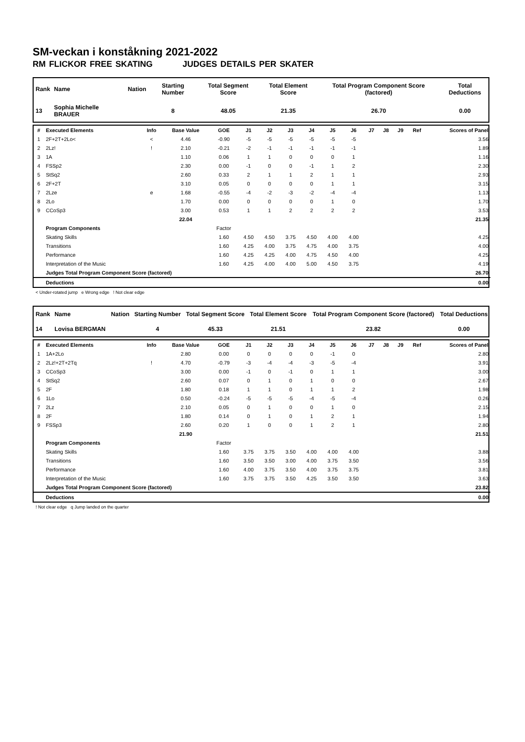SM-veckan i konståkning 2021-2022
RM FLICKOR FREE SKATING JUDGES DETAILS PER SKATER
| Rank | Name | Nation | Starting Number | Total Segment Score | Total Element Score | Total Program Component Score (factored) | Total Deductions |
| --- | --- | --- | --- | --- | --- | --- | --- |
| 13 | Sophia Michelle BRAUER | | 8 | 48.05 | 21.35 | 26.70 | 0.00 |
| # | Executed Elements | Info | Base Value | GOE | J1 | J2 | J3 | J4 | J5 | J6 | J7 | J8 | J9 | Ref | Scores of Panel |
| --- | --- | --- | --- | --- | --- | --- | --- | --- | --- | --- | --- | --- | --- | --- | --- |
| 1 | 2F+2T+2Lo< | < | 4.46 | -0.90 | -5 | -5 | -5 | -5 | -5 | -5 | | | | | 3.56 |
| 2 | 2Lz! | ! | 2.10 | -0.21 | -2 | -1 | -1 | -1 | -1 | -1 | | | | | 1.89 |
| 3 | 1A | | 1.10 | 0.06 | 1 | 1 | 0 | 0 | 0 | 1 | | | | | 1.16 |
| 4 | FSSp2 | | 2.30 | 0.00 | -1 | 0 | 0 | -1 | 1 | 2 | | | | | 2.30 |
| 5 | StSq2 | | 2.60 | 0.33 | 2 | 1 | 1 | 2 | 1 | 1 | | | | | 2.93 |
| 6 | 2F+2T | | 3.10 | 0.05 | 0 | 0 | 0 | 0 | 1 | 1 | | | | | 3.15 |
| 7 | 2Lze | e | 1.68 | -0.55 | -4 | -2 | -3 | -2 | -4 | -4 | | | | | 1.13 |
| 8 | 2Lo | | 1.70 | 0.00 | 0 | 0 | 0 | 0 | 1 | 0 | | | | | 1.70 |
| 9 | CCoSp3 | | 3.00 | 0.53 | 1 | 1 | 2 | 2 | 2 | 2 | | | | | 3.53 |
| | | | 22.04 | | | | | | | | | | | | 21.35 |
| | Program Components | | | Factor | | | | | | | | | | | |
| | Skating Skills | | | 1.60 | 4.50 | 4.50 | 3.75 | 4.50 | 4.00 | 4.00 | | | | | 4.25 |
| | Transitions | | | 1.60 | 4.25 | 4.00 | 3.75 | 4.75 | 4.00 | 3.75 | | | | | 4.00 |
| | Performance | | | 1.60 | 4.25 | 4.25 | 4.00 | 4.75 | 4.50 | 4.00 | | | | | 4.25 |
| | Interpretation of the Music | | | 1.60 | 4.25 | 4.00 | 4.00 | 5.00 | 4.50 | 3.75 | | | | | 4.19 |
| | Judges Total Program Component Score (factored) | | | | | | | | | | | | | | 26.70 |
| | Deductions | | | | | | | | | | | | | | 0.00 |
< Under-rotated jump e Wrong edge ! Not clear edge
| Rank | Name | Nation | Starting Number | Total Segment Score | Total Element Score | Total Program Component Score (factored) | Total Deductions |
| --- | --- | --- | --- | --- | --- | --- | --- |
| 14 | Lovisa BERGMAN | | 4 | 45.33 | 21.51 | 23.82 | 0.00 |
| # | Executed Elements | Info | Base Value | GOE | J1 | J2 | J3 | J4 | J5 | J6 | J7 | J8 | J9 | Ref | Scores of Panel |
| --- | --- | --- | --- | --- | --- | --- | --- | --- | --- | --- | --- | --- | --- | --- | --- |
| 1 | 1A+2Lo | | 2.80 | 0.00 | 0 | 0 | 0 | 0 | -1 | 0 | | | | | 2.80 |
| 2 | 2Lz!+2T+2Tq | ! | 4.70 | -0.79 | -3 | -4 | -4 | -3 | -5 | -4 | | | | | 3.91 |
| 3 | CCoSp3 | | 3.00 | 0.00 | -1 | 0 | -1 | 0 | 1 | 1 | | | | | 3.00 |
| 4 | StSq2 | | 2.60 | 0.07 | 0 | 1 | 0 | 1 | 0 | 0 | | | | | 2.67 |
| 5 | 2F | | 1.80 | 0.18 | 1 | 1 | 0 | 1 | 1 | 2 | | | | | 1.98 |
| 6 | 1Lo | | 0.50 | -0.24 | -5 | -5 | -5 | -4 | -5 | -4 | | | | | 0.26 |
| 7 | 2Lz | | 2.10 | 0.05 | 0 | 1 | 0 | 0 | 1 | 0 | | | | | 2.15 |
| 8 | 2F | | 1.80 | 0.14 | 0 | 1 | 0 | 1 | 2 | 1 | | | | | 1.94 |
| 9 | FSSp3 | | 2.60 | 0.20 | 1 | 0 | 0 | 1 | 2 | 1 | | | | | 2.80 |
| | | | 21.90 | | | | | | | | | | | | 21.51 |
| | Program Components | | | Factor | | | | | | | | | | | |
| | Skating Skills | | | 1.60 | 3.75 | 3.75 | 3.50 | 4.00 | 4.00 | 4.00 | | | | | 3.88 |
| | Transitions | | | 1.60 | 3.50 | 3.50 | 3.00 | 4.00 | 3.75 | 3.50 | | | | | 3.56 |
| | Performance | | | 1.60 | 4.00 | 3.75 | 3.50 | 4.00 | 3.75 | 3.75 | | | | | 3.81 |
| | Interpretation of the Music | | | 1.60 | 3.75 | 3.75 | 3.50 | 4.25 | 3.50 | 3.50 | | | | | 3.63 |
| | Judges Total Program Component Score (factored) | | | | | | | | | | | | | | 23.82 |
| | Deductions | | | | | | | | | | | | | | 0.00 |
! Not clear edge q Jump landed on the quarter